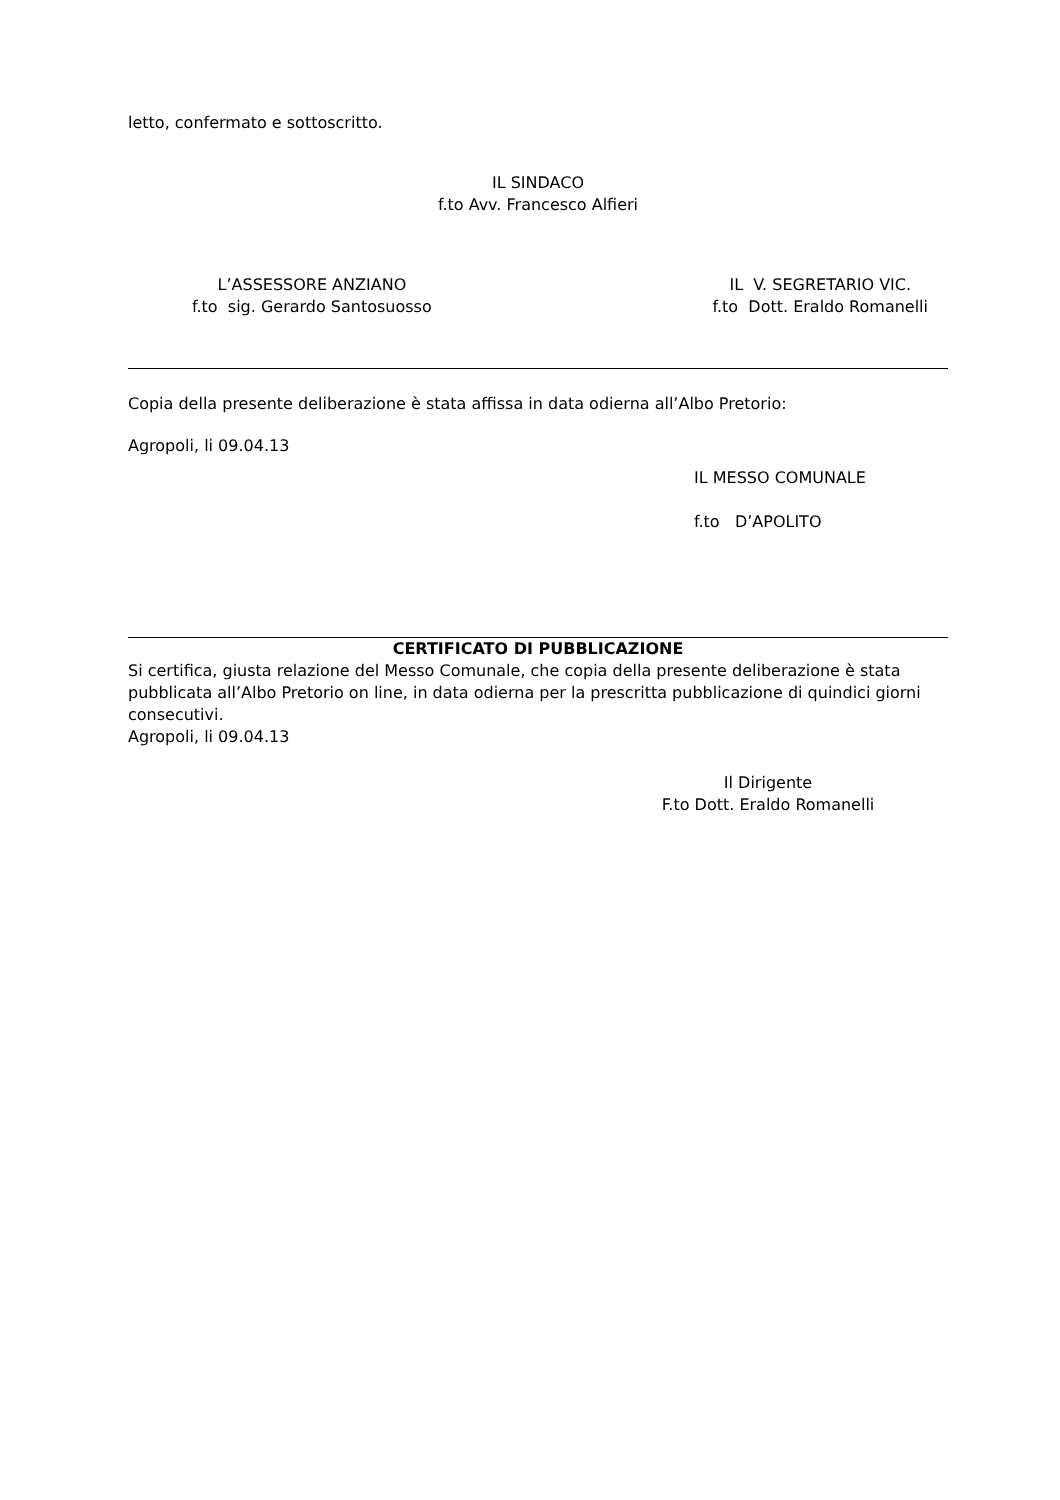letto, confermato e sottoscritto.
IL SINDACO
f.to Avv. Francesco Alfieri
L’ASSESSORE ANZIANO
f.to sig. Gerardo Santosuosso
IL V. SEGRETARIO VIC.
f.to Dott. Eraldo Romanelli
Copia della presente deliberazione è stata affissa in data odierna all’Albo Pretorio:
Agropoli, li 09.04.13
IL MESSO COMUNALE
f.to D’APOLITO
CERTIFICATO DI PUBBLICAZIONE
Si certifica, giusta relazione del Messo Comunale, che copia della presente deliberazione è stata pubblicata all’Albo Pretorio on line, in data odierna per la prescritta pubblicazione di quindici giorni consecutivi.
Agropoli, li 09.04.13
Il Dirigente
F.to Dott. Eraldo Romanelli